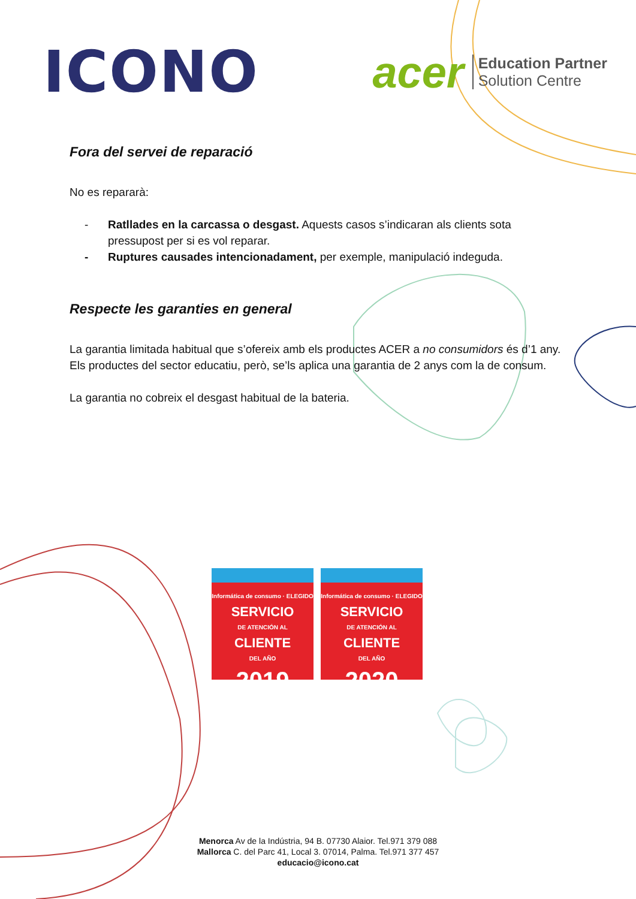ICONO
acer Education Partner
Solution Centre
Fora del servei de reparació
No es repararà:
- Ratllades en la carcassa o desgast. Aquests casos s’indicaran als clients sota pressupost per si es vol reparar.
- Ruptures causades intencionadament, per exemple, manipulació indeguda.
Respecte les garanties en general
La garantia limitada habitual que s’ofereix amb els productes ACER a no consumidors és d’1 any. Els productes del sector educatiu, però, se’ls aplica una garantia de 2 anys com la de consum.
La garantia no cobreix el desgast habitual de la bateria.
Informática de consumo · ELEGIDO
SERVICIO
DE ATENCIÓN AL
CLIENTE
DEL AÑO
2019
Informática de consumo · ELEGIDO
SERVICIO
DE ATENCIÓN AL
CLIENTE
DEL AÑO
2020
Menorca Av de la Indústria, 94 B. 07730 Alaior. Tel.971 379 088
Mallorca C. del Parc 41, Local 3. 07014, Palma. Tel.971 377 457
educacio@icono.cat